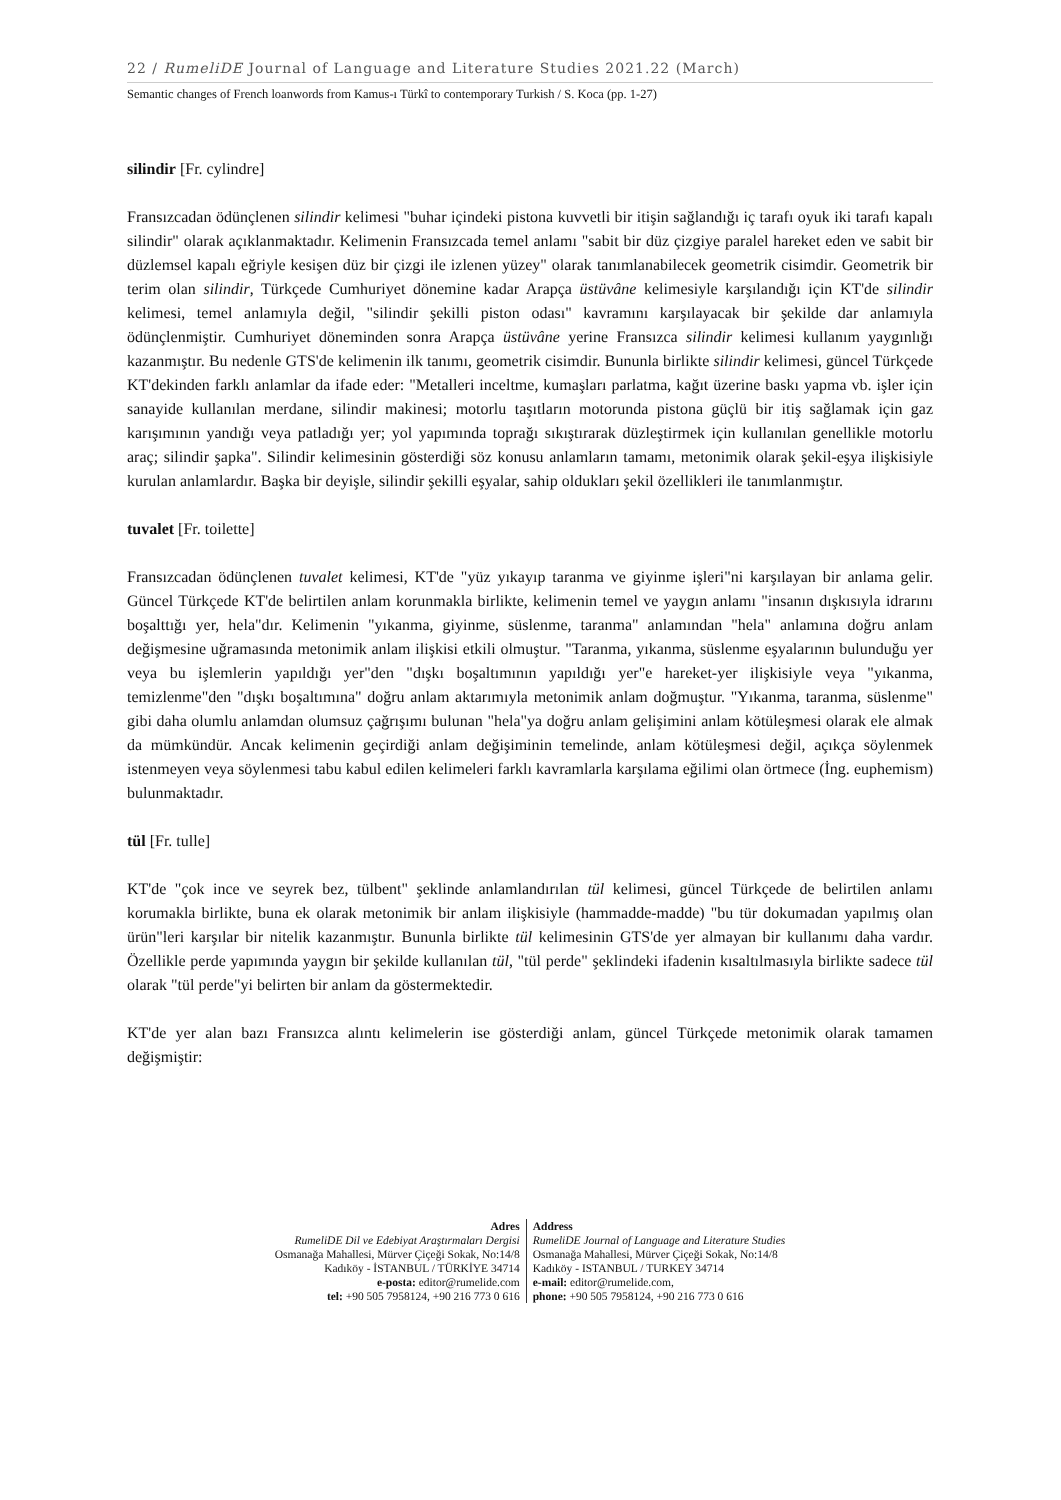22 / RumeliDE Journal of Language and Literature Studies 2021.22 (March)
Semantic changes of French loanwords from Kamus-ı Türkî to contemporary Turkish / S. Koca (pp. 1-27)
silindir [Fr. cylindre]
Fransızcadan ödünçlenen silindir kelimesi "buhar içindeki pistona kuvvetli bir itişin sağlandığı iç tarafı oyuk iki tarafı kapalı silindir" olarak açıklanmaktadır. Kelimenin Fransızcada temel anlamı "sabit bir düz çizgiye paralel hareket eden ve sabit bir düzlemsel kapalı eğriyle kesişen düz bir çizgi ile izlenen yüzey" olarak tanımlanabilecek geometrik cisimdir. Geometrik bir terim olan silindir, Türkçede Cumhuriyet dönemine kadar Arapça üstüvâne kelimesiyle karşılandığı için KT'de silindir kelimesi, temel anlamıyla değil, "silindir şekilli piston odası" kavramını karşılayacak bir şekilde dar anlamıyla ödünçlenmiştir. Cumhuriyet döneminden sonra Arapça üstüvâne yerine Fransızca silindir kelimesi kullanım yaygınlığı kazanmıştır. Bu nedenle GTS'de kelimenin ilk tanımı, geometrik cisimdir. Bununla birlikte silindir kelimesi, güncel Türkçede KT'dekinden farklı anlamlar da ifade eder: "Metalleri inceltme, kumaşları parlatma, kağıt üzerine baskı yapma vb. işler için sanayide kullanılan merdane, silindir makinesi; motorlu taşıtların motorunda pistona güçlü bir itiş sağlamak için gaz karışımının yandığı veya patladığı yer; yol yapımında toprağı sıkıştırarak düzleştirmek için kullanılan genellikle motorlu araç; silindir şapka". Silindir kelimesinin gösterdiği söz konusu anlamların tamamı, metonimik olarak şekil-eşya ilişkisiyle kurulan anlamlardır. Başka bir deyişle, silindir şekilli eşyalar, sahip oldukları şekil özellikleri ile tanımlanmıştır.
tuvalet [Fr. toilette]
Fransızcadan ödünçlenen tuvalet kelimesi, KT'de "yüz yıkayıp taranma ve giyinme işleri"ni karşılayan bir anlama gelir. Güncel Türkçede KT'de belirtilen anlam korunmakla birlikte, kelimenin temel ve yaygın anlamı "insanın dışkısıyla idrarını boşalttığı yer, hela"dır. Kelimenin "yıkanma, giyinme, süslenme, taranma" anlamından "hela" anlamına doğru anlam değişmesine uğramasında metonimik anlam ilişkisi etkili olmuştur. "Taranma, yıkanma, süslenme eşyalarının bulunduğu yer veya bu işlemlerin yapıldığı yer"den "dışkı boşaltımının yapıldığı yer"e hareket-yer ilişkisiyle veya "yıkanma, temizlenme"den "dışkı boşaltımına" doğru anlam aktarımıyla metonimik anlam doğmuştur. "Yıkanma, taranma, süslenme" gibi daha olumlu anlamdan olumsuz çağrışımı bulunan "hela"ya doğru anlam gelişimini anlam kötüleşmesi olarak ele almak da mümkündür. Ancak kelimenin geçirdiği anlam değişiminin temelinde, anlam kötüleşmesi değil, açıkça söylenmek istenmeyen veya söylenmesi tabu kabul edilen kelimeleri farklı kavramlarla karşılama eğilimi olan örtmece (İng. euphemism) bulunmaktadır.
tül [Fr. tulle]
KT'de "çok ince ve seyrek bez, tülbent" şeklinde anlamlandırılan tül kelimesi, güncel Türkçede de belirtilen anlamı korumakla birlikte, buna ek olarak metonimik bir anlam ilişkisiyle (hammadde-madde) "bu tür dokumadan yapılmış olan ürün"leri karşılar bir nitelik kazanmıştır. Bununla birlikte tül kelimesinin GTS'de yer almayan bir kullanımı daha vardır. Özellikle perde yapımında yaygın bir şekilde kullanılan tül, "tül perde" şeklindeki ifadenin kısaltılmasıyla birlikte sadece tül olarak "tül perde"yi belirten bir anlam da göstermektedir.
KT'de yer alan bazı Fransızca alıntı kelimelerin ise gösterdiği anlam, güncel Türkçede metonimik olarak tamamen değişmiştir:
Adres
RumeliDE Dil ve Edebiyat Araştırmaları Dergisi
Osmanağa Mahallesi, Mürver Çiçeği Sokak, No:14/8
Kadıköy - İSTANBUL / TÜRKİYE 34714
e-posta: editor@rumelide.com
tel: +90 505 7958124, +90 216 773 0 616
Address
RumeliDE Journal of Language and Literature Studies
Osmanağa Mahallesi, Mürver Çiçeği Sokak, No:14/8
Kadıköy - ISTANBUL / TURKEY 34714
e-mail: editor@rumelide.com,
phone: +90 505 7958124, +90 216 773 0 616